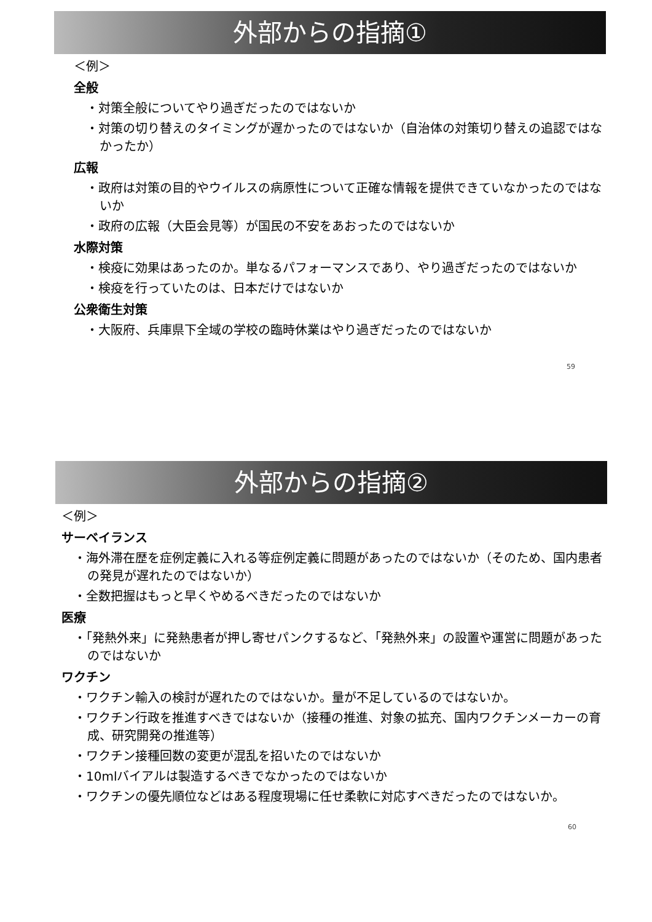外部からの指摘①
＜例＞
全般
・対策全般についてやり過ぎだったのではないか
・対策の切り替えのタイミングが遅かったのではないか（自治体の対策切り替えの追認ではなかったか）
広報
・政府は対策の目的やウイルスの病原性について正確な情報を提供できていなかったのではないか
・政府の広報（大臣会見等）が国民の不安をあおったのではないか
水際対策
・検疫に効果はあったのか。単なるパフォーマンスであり、やり過ぎだったのではないか
・検疫を行っていたのは、日本だけではないか
公衆衛生対策
・大阪府、兵庫県下全域の学校の臨時休業はやり過ぎだったのではないか
59
外部からの指摘②
＜例＞
サーベイランス
・海外滞在歴を症例定義に入れる等症例定義に問題があったのではないか（そのため、国内患者の発見が遅れたのではないか）
・全数把握はもっと早くやめるべきだったのではないか
医療
・「発熱外来」に発熱患者が押し寄せパンクするなど、「発熱外来」の設置や運営に問題があったのではないか
ワクチン
・ワクチン輸入の検討が遅れたのではないか。量が不足しているのではないか。
・ワクチン行政を推進すべきではないか（接種の推進、対象の拡充、国内ワクチンメーカーの育成、研究開発の推進等）
・ワクチン接種回数の変更が混乱を招いたのではないか
・10mlバイアルは製造するべきでなかったのではないか
・ワクチンの優先順位などはある程度現場に任せ柔軟に対応すべきだったのではないか。
60